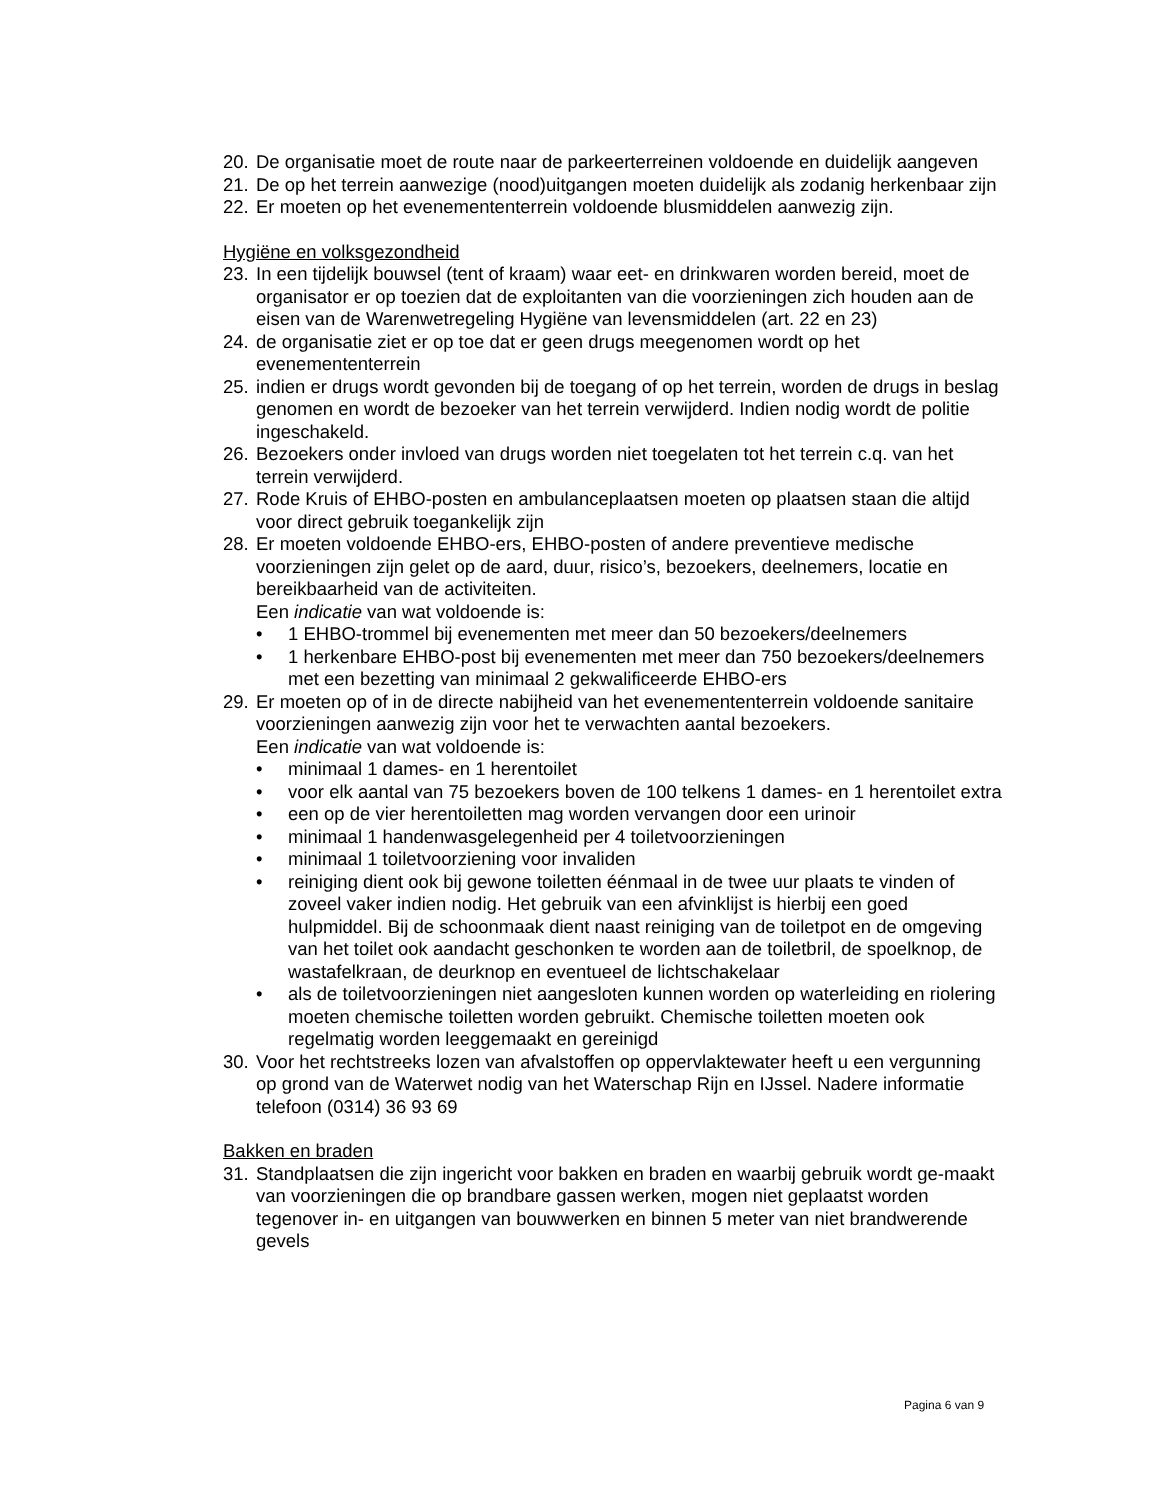20. De organisatie moet de route naar de parkeerterreinen voldoende en duidelijk aangeven
21. De op het terrein aanwezige (nood)uitgangen moeten duidelijk als zodanig herkenbaar zijn
22. Er moeten op het evenemententerrein voldoende blusmiddelen aanwezig zijn.
Hygiëne en volksgezondheid
23. In een tijdelijk bouwsel (tent of kraam) waar eet- en drinkwaren worden bereid, moet de organisator er op toezien dat de exploitanten van die voorzieningen zich houden aan de eisen van de Warenwetregeling Hygiëne van levensmiddelen (art. 22 en 23)
24. de organisatie ziet er op toe dat er geen drugs meegenomen wordt op het evenemententerrein
25. indien er drugs wordt gevonden bij de toegang of op het terrein, worden de drugs in beslag genomen en wordt de bezoeker van het terrein verwijderd. Indien nodig wordt de politie ingeschakeld.
26. Bezoekers onder invloed van drugs worden niet toegelaten tot het terrein c.q. van het terrein verwijderd.
27. Rode Kruis of EHBO-posten en ambulanceplaatsen moeten op plaatsen staan die altijd voor direct gebruik toegankelijk zijn
28. Er moeten voldoende EHBO-ers, EHBO-posten of andere preventieve medische voorzieningen zijn gelet op de aard, duur, risico’s, bezoekers, deelnemers, locatie en bereikbaarheid van de activiteiten.
Een indicatie van wat voldoende is:
• 1 EHBO-trommel bij evenementen met meer dan 50 bezoekers/deelnemers
• 1 herkenbare EHBO-post bij evenementen met meer dan 750 bezoekers/deelnemers met een bezetting van minimaal 2 gekwalificeerde EHBO-ers
29. Er moeten op of in de directe nabijheid van het evenemententerrein voldoende sanitaire voorzieningen aanwezig zijn voor het te verwachten aantal bezoekers.
Een indicatie van wat voldoende is:
• minimaal 1 dames- en 1 herentoilet
• voor elk aantal van 75 bezoekers boven de 100 telkens 1 dames- en 1 herentoilet extra
• een op de vier herentoiletten mag worden vervangen door een urinoir
• minimaal 1 handenwasgelegenheid per 4 toiletvoorzieningen
• minimaal 1 toiletvoorziening voor invaliden
• reiniging dient ook bij gewone toiletten éénmaal in de twee uur plaats te vinden of zoveel vaker indien nodig. Het gebruik van een afvinklijst is hierbij een goed hulpmiddel. Bij de schoonmaak dient naast reiniging van de toiletpot en de omgeving van het toilet ook aandacht geschonken te worden aan de toiletbril, de spoelknop, de wastafelkraan, de deurknop en eventueel de lichtschakelaar
• als de toiletvoorzieningen niet aangesloten kunnen worden op waterleiding en riolering moeten chemische toiletten worden gebruikt. Chemische toiletten moeten ook regelmatig worden leeggemaakt en gereinigd
30. Voor het rechtstreeks lozen van afvalstoffen op oppervlaktewater heeft u een vergunning op grond van de Waterwet nodig van het Waterschap Rijn en IJssel. Nadere informatie telefoon (0314) 36 93 69
Bakken en braden
31. Standplaatsen die zijn ingericht voor bakken en braden en waarbij gebruik wordt ge-maakt van voorzieningen die op brandbare gassen werken, mogen niet geplaatst worden tegenover in- en uitgangen van bouwwerken en binnen 5 meter van niet brandwerende gevels
Pagina 6 van 9